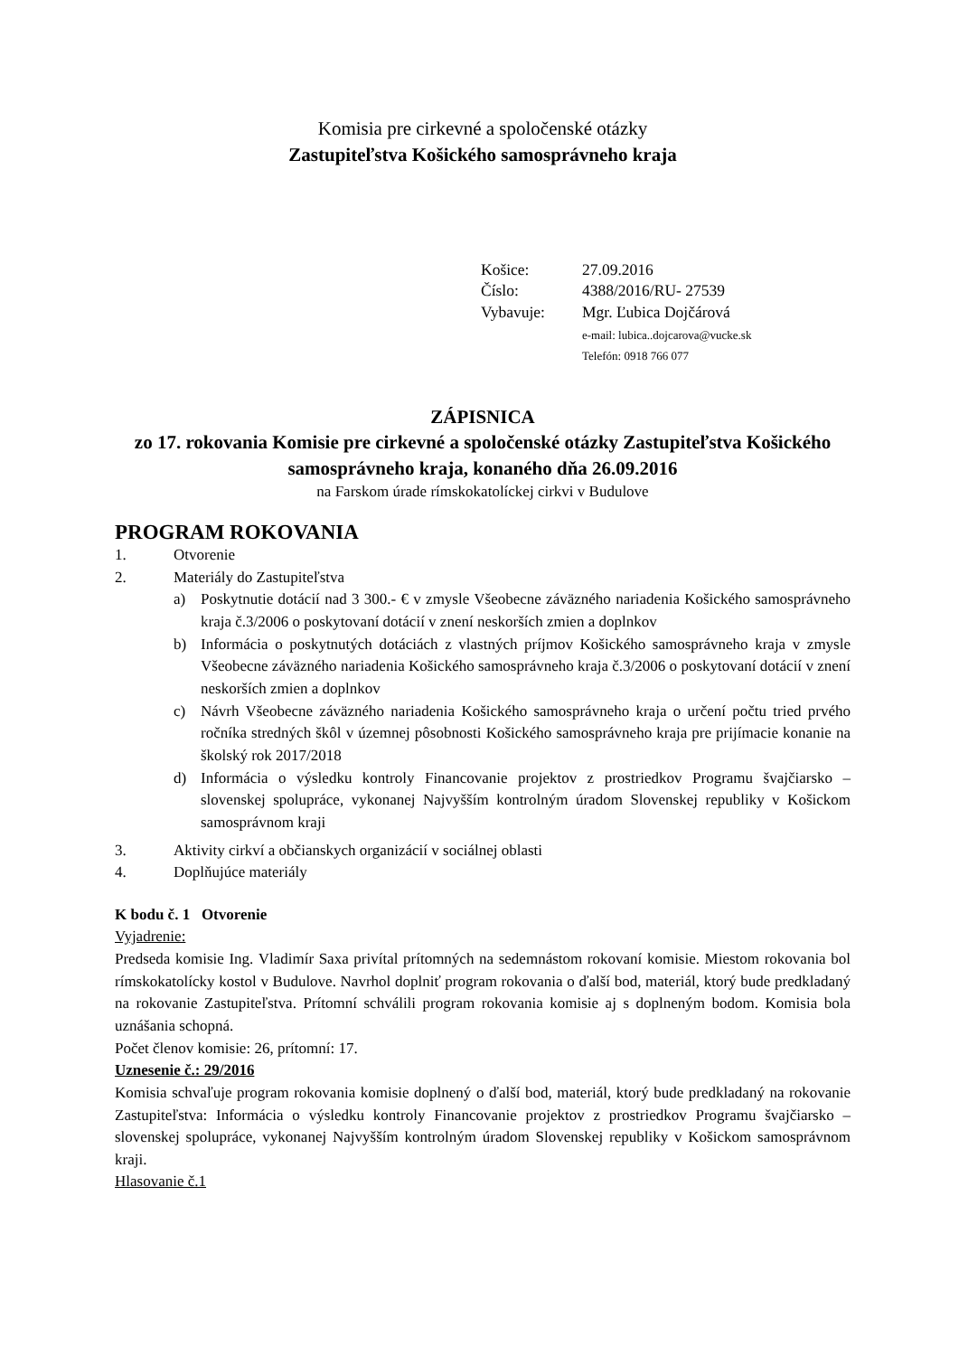Komisia pre cirkevné a spoločenské otázky
Zastupiteľstva Košického samosprávneho kraja
| Košice: | 27.09.2016 |
| Číslo: | 4388/2016/RU- 27539 |
| Vybavuje: | Mgr. Ľubica Dojčárová e-mail: lubica..dojcarova@vucke.sk Telefón: 0918 766 077 |
ZÁPISNICA
zo 17. rokovania Komisie pre cirkevné a spoločenské otázky Zastupiteľstva Košického samosprávneho kraja, konaného dňa 26.09.2016
na Farskom úrade rímskokatolíckej cirkvi v Budulove
PROGRAM ROKOVANIA
1. Otvorenie
2. Materiály do Zastupiteľstva
a) Poskytnutie dotácií nad 3 300.- € v zmysle Všeobecne záväzného nariadenia Košického samosprávneho kraja č.3/2006 o poskytovaní dotácií v znení neskorších zmien a doplnkov
b) Informácia o poskytnutých dotáciách z vlastných príjmov Košického samosprávneho kraja v zmysle Všeobecne záväzného nariadenia Košického samosprávneho kraja č.3/2006 o poskytovaní dotácií v znení neskorších zmien a doplnkov
c) Návrh Všeobecne záväzného nariadenia Košického samosprávneho kraja o určení počtu tried prvého ročníka stredných škôl v územnej pôsobnosti Košického samosprávneho kraja pre prijímacie konanie na školský rok 2017/2018
d) Informácia o výsledku kontroly Financovanie projektov z prostriedkov Programu švajčiarsko – slovenskej spolupráce, vykonanej Najvyšším kontrolným úradom Slovenskej republiky v Košickom samosprávnom kraji
3. Aktivity cirkví a občianskych organizácií v sociálnej oblasti
4. Doplňujúce materiály
K bodu č. 1 Otvorenie
Vyjadrenie:
Predseda komisie Ing. Vladimír Saxa privítal prítomných na sedemnástom rokovaní komisie. Miestom rokovania bol rímskokatolícky kostol v Budulove. Navrhol doplniť program rokovania o ďalší bod, materiál, ktorý bude predkladaný na rokovanie Zastupiteľstva. Prítomní schválili program rokovania komisie aj s doplneným bodom. Komisia bola uznášania schopná.
Počet členov komisie: 26, prítomní: 17.
Uznesenie č.: 29/2016
Komisia schvaľuje program rokovania komisie doplnený o ďalší bod, materiál, ktorý bude predkladaný na rokovanie Zastupiteľstva: Informácia o výsledku kontroly Financovanie projektov z prostriedkov Programu švajčiarsko – slovenskej spolupráce, vykonanej Najvyšším kontrolným úradom Slovenskej republiky v Košickom samosprávnom kraji.
Hlasovanie č.1